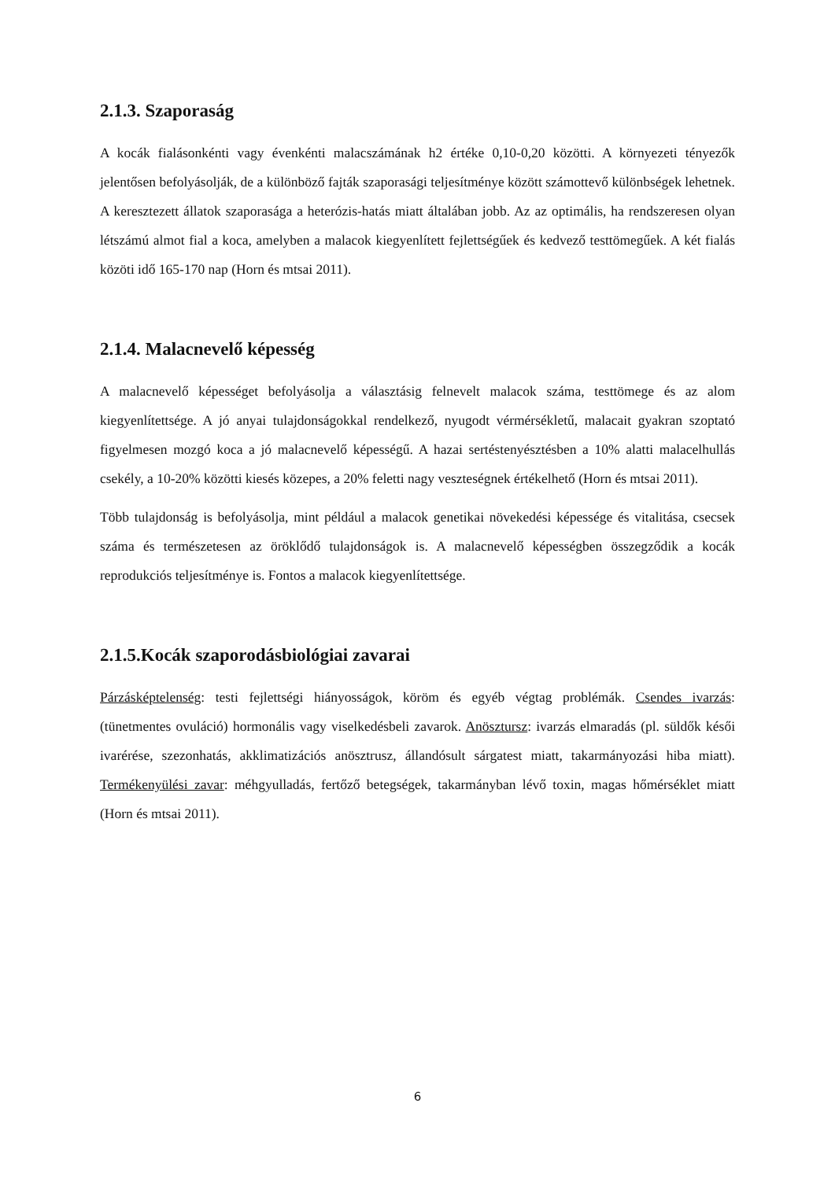2.1.3. Szaporaság
A kocák fialásonkénti vagy évenkénti malacszámának h2 értéke 0,10-0,20 közötti. A környezeti tényezők jelentősen befolyásolják, de a különböző fajták szaporasági teljesítménye között számottevő különbségek lehetnek. A keresztezett állatok szaporasága a heterózis-hatás miatt általában jobb. Az az optimális, ha rendszeresen olyan létszámú almot fial a koca, amelyben a malacok kiegyenlített fejlettségűek és kedvező testtömegűek. A két fialás közöti idő 165-170 nap (Horn és mtsai 2011).
2.1.4. Malacnevelő képesség
A malacnevelő képességet befolyásolja a választásig felnevelt malacok száma, testtömege és az alom kiegyenlítettsége. A jó anyai tulajdonságokkal rendelkező, nyugodt vérmérsékletű, malacait gyakran szoptató figyelmesen mozgó koca a jó malacnevelő képességű. A hazai sertéstenyésztésben a 10% alatti malacelhullás csekély, a 10-20% közötti kiesés közepes, a 20% feletti nagy veszteségnek értékelhető (Horn és mtsai 2011).
Több tulajdonság is befolyásolja, mint például a malacok genetikai növekedési képessége és vitalitása, csecsek száma és természetesen az öröklődő tulajdonságok is. A malacnevelő képességben összegződik a kocák reprodukciós teljesítménye is. Fontos a malacok kiegyenlítettsége.
2.1.5.Kocák szaporodásbiológiai zavarai
Párzásképtelenség: testi fejlettségi hiányosságok, köröm és egyéb végtag problémák. Csendes ivarzás: (tünetmentes ovuláció) hormonális vagy viselkedésbeli zavarok. Anösztursz: ivarzás elmaradás (pl. süldők késői ivarérése, szezonhatás, akklimatizációs anösztrusz, állandósult sárgatest miatt, takarmányozási hiba miatt). Termékenyülési zavar: méhgyulladás, fertőző betegségek, takarmányban lévő toxin, magas hőmérséklet miatt (Horn és mtsai 2011).
6